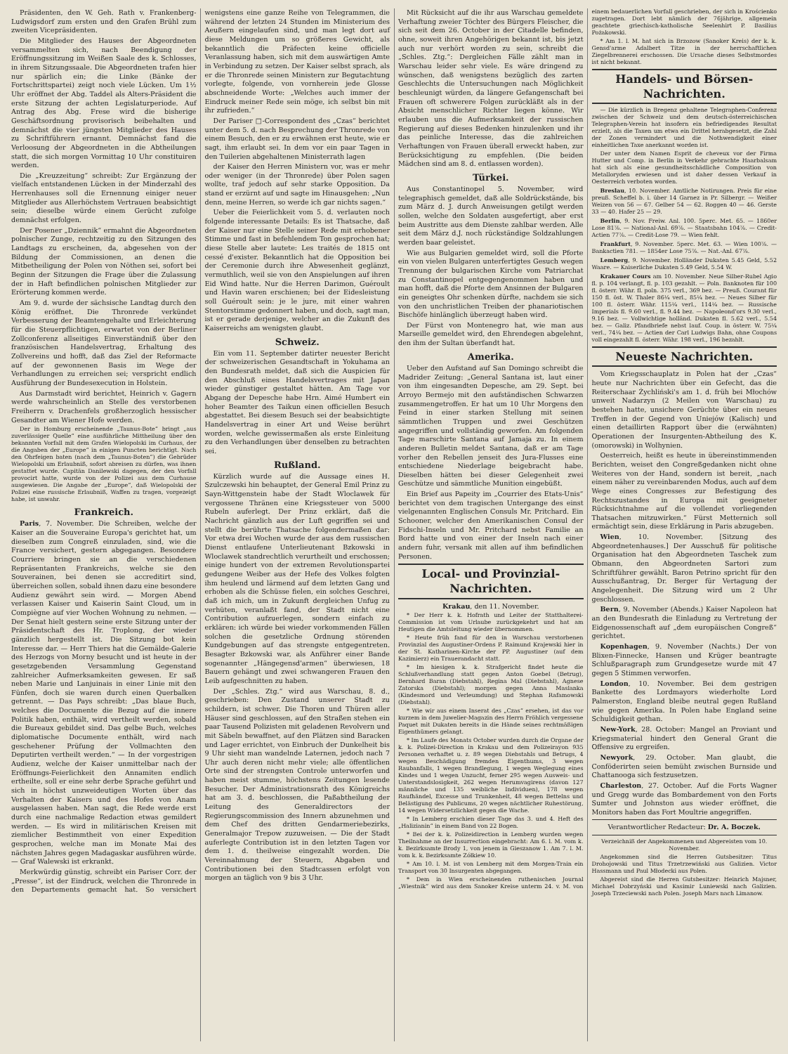Präsidenten, den W. Geh. Rath v. Frankenberg-Ludwigsdorf zum ersten und den Grafen Brühl zum zweiten Vicepräsidenten.
Die Mitglieder des Hauses der Abgeordneten versammelten sich, nach Beendigung der Eröffnungssitzung im Weißen Saale des k. Schlosses, in ihrem Sitzungssaale. Die Abgeordneten trafen hier nur spärlich ein; die Linke (Bänke der Fortschrittspartei) zeigt noch viele Lücken. Um 1½ Uhr eröffnet der Abg. Taddel als Alters-Präsident die erste Sitzung der achten Legislaturperiode. Auf Antrag des Abg. Frese wird die bisherige Geschäftsordnung provisorisch beibehalten und demnächst die vier jüngsten Mitglieder des Hauses zu Schriftführern ernannt. Demnächst fand die Verloosung der Abgeordneten in die Abtheilungen statt, die sich morgen Vormittag 10 Uhr constituiren werden.
Die „Kreuzzeitung“ schreibt: Zur Ergänzung der vielfach entstandenen Lücken in der Minderzahl des Herrenhauses soll die Ernennung einiger neuer Mitglieder aus Allerhöchstem Vertrauen beabsichtigt sein; dieselbe würde einem Gerücht zufolge demnächst erfolgen.
Der Posener „Dziennik“ ermahnt die Abgeordneten polnischer Zunge, rechtzeitig zu den Sitzungen des Landtags zu erscheinen, da, abgesehen von der Bildung der Commissionen, an denen die Mitbetheiligung der Polen von Nöthen sei, sofort bei Beginn der Sitzungen die Frage über die Zulassung der in Haft befindlichen polnischen Mitglieder zur Erörterung kommen werde.
Am 9. d. wurde der sächsische Landtag durch den König eröffnet. Die Thronrede verkündet Verbesserung der Beamtengehalte und Erleichterung für die Steuerpflichtigen, erwartet von der Berliner Zollconferenz allseitiges Einverständniß über den französischen Handelsvertrag, Erhaltung des Zollvereins und hofft, daß das Ziel der Reformacte auf der gewonnenen Basis im Wege der Verhandlungen zu erreichen sei; verspricht endlich Ausführung der Bundesexecution in Holstein.
Aus Darmstadt wird berichtet, Heinrich v. Gagern werde wahrscheinlich an Stelle des verstorbenen Freiherrn v. Drachenfels großherzoglich hessischer Gesandter am Wiener Hofe werden.
Der in Homburg erscheinende „Taunus-Bote“ bringt „aus zuverlässiger Quelle“ eine ausführliche Mittheilung über den bekannten Vorfall mit dem Grafen Wielopolski im Curhaus, der die Angaben der „Europe“ in einigen Puncten berichtigt. Nach den Ohrfeigen baten (nach dem „Taunus-Boten“) die Gebrüder Wielopolski um Erlaubniß, sofort abreisen zu dürfen, was ihnen gestattet wurde. Capitän Danilewski dagegen, der den Vorfall provocirt hatte, wurde von der Polizei aus dem Curhause ausgewiesen. Die Angabe der „Europe“, daß Wielopolski der Polizei eine russische Erlaubniß, Waffen zu tragen, vorgezeigt habe, ist unwahr.
Frankreich.
Paris, 7. November. Die Schreiben, welche der Kaiser an die Souveraine Europa's gerichtet hat, um dieselben zum Congreß einzuladen, sind, wie die France versichert, gestern abgegangen. Besondere Courriere bringen sie an die verschiedenen Repräsentanten Frankreichs, welche sie den Souverainen, bei denen sie accreditirt sind, überreichen sollen, sobald ihnen dazu eine besondere Audienz gewährt sein wird. — Morgen Abend verlassen Kaiser und Kaiserin Saint Cloud, um in Compiègne auf vier Wochen Wohnung zu nehmen. — Der Senat hielt gestern seine erste Sitzung unter der Präsidentschaft des Hr. Troplong, der wieder gänzlich hergestellt ist. Die Sitzung bot kein Interesse dar. — Herr Thiers hat die Gemälde-Galerie des Herzogs von Morny besucht und ist heute in der gesetzgebenden Versammlung Gegenstand zahlreicher Aufmerksamkeiten gewesen. Er saß neben Marie und Lanjuinais in einer Linie mit den Fünfen, doch sie waren durch einen Querbalken getrennt. — Das Pays schreibt: „Das blaue Buch, welches die Documente die Bezug auf die innere Politik haben, enthält, wird vertheilt werden, sobald die Bureaux gebildet sind. Das gelbe Buch, welches diplomatische Documente enthält, wird nach geschehener Prüfung der Vollmachten den Deputirten vertheilt werden.“ — In der vorgestrigen Audienz, welche der Kaiser unmittelbar nach der Eröffnungs-Feierlichkeit den Annamiten endlich ertheilte, soll er eine sehr derbe Sprache geführt und sich in höchst unzweideutigen Worten über das Verhalten der Kaisers und des Hofes von Anam ausgelassen haben. Man sagt, die Rede werde erst durch eine nachmalige Redaction etwas gemildert werden. — Es wird in militärischen Kreisen mit ziemlicher Bestimmtheit von einer Expedition gesprochen, welche man im Monate Mai des nächsten Jahres gegen Madagaskar ausführen würde. — Graf Walewski ist erkrankt.
Merkwürdig günstig, schreibt ein Pariser Corr. der „Presse“, ist der Eindruck, welchen die Thronrede in den Departements gemacht hat. So versichert wenigstens eine ganze Reihe von Telegrammen, die während der letzten 24 Stunden im Ministerium des Aeußern eingelaufen sind, und man legt dort auf diese Meldungen um so größeres Gewicht, als bekanntlich die Präfecten keine officielle Veranlassung haben, sich mit dem auswärtigen Amte in Verbindung zu setzen. Der Kaiser selbst sprach, als er die Thronrede seinen Ministern zur Begutachtung vorlegte, folgende, von vornherein jede Glosse abschneidende Worte: „Welches auch immer der Eindruck meiner Rede sein möge, ich selbst bin mit ihr zufrieden.“
Der Pariser □-Correspondent des „Czas“ berichtet unter dem 5. d. nach Besprechung der Thronrede von einem Besuch, den er zu erwähnen erst heute, wie er sagt, ihm erlaubt sei. In dem vor ein paar Tagen in den Tuilerien abgehaltenen Ministerrath lagen
der Kaiser den Herren Ministern vor, was er mehr oder weniger (in der Thronrede) über Polen sagen wollte, traf jedoch auf sehr starke Opposition. Da stand er erzürnt auf und sagte im Hinausgehen: „Nun denn, meine Herren, so werde ich gar nichts sagen.“
Ueber die Feierlichkeit vom 5. d. verlauten noch folgende interessante Details: Es ist Thatsache, daß der Kaiser nur eine Stelle seiner Rede mit erhobener Stimme und fast in befehlendem Ton gesprochen hat; diese Stelle aber lautete: Les traités de 1815 ont cessé d'exister. Bekanntlich hat die Opposition bei der Ceremonie durch ihre Abwesenheit geglänzt, vermuthlich, weil sie von den Anspielungen auf ihren Eid Wind hatte. Nur die Herren Darimon, Guéroult und Havin waren erschienen; bei der Eidesleistung soll Guéroult sein: je le jure, mit einer wahren Stentorstimme gedonnert haben, und doch, sagt man, ist er gerade derjenige, welcher an die Zukunft des Kaiserreichs am wenigsten glaubt.
Schweiz.
Ein vom 11. September datirter neuester Bericht der schweizerischen Gesandtschaft in Yokuhama an den Bundesrath meldet, daß sich die Auspicien für den Abschluß eines Handelsvertrages mit Japan wieder günstiger gestaltet hätten. Am Tage vor Abgang der Depesche habe Hrn. Aimé Humbert ein hoher Beamter des Taikun einen officiellen Besuch abgestattet. Bei diesem Besuch sei der beabsichtigte Handelsvertrag in einer Art und Weise berührt worden, welche gewissermaßen als erste Einleitung zu den Verhandlungen über denselben zu betrachten sei.
Rußland.
Kürzlich wurde auf die Aussage eines H. Szulczewski hin behauptet, der General Emil Prinz zu Sayn-Wittgenstein habe der Stadt Wloclawek für vergossene Thränen eine Kriegssteuer von 5000 Rubeln auferlegt. Der Prinz erklärt, daß die Nachricht gänzlich aus der Luft gegriffen sei und stellt die berührte Thatsache folgendermaßen dar: Vor etwa drei Wochen wurde der aus dem russischen Dienst entlaufene Unterlieutenant Bzkowski in Wloclawek standrechtlich verurtheilt und erschossen; einige hundert von der extremen Revolutionspartei gedungene Weiber aus der Hefe des Volkes folgten ihm heulend und lärmend auf dem letzten Gang und erhoben als die Schüsse fielen, ein solches Geschrei, daß ich mich, um in Zukunft dergleichen Unfug zu verhüten, veranlaßt fand, der Stadt nicht eine Contribution aufzuerlegen, sondern einfach zu erklären: ich würde bei wieder vorkommenden Fällen solchen die gesetzliche Ordnung störenden Kundgebungen auf das strengste entgegentreten. Besagter Bzkowski war, als Anführer einer Bande sogenannter „Hängegensd'armen“ überwiesen, 18 Bauern gehängt und zwei schwangeren Frauen den Leib aufgeschnitten zu haben.
Der „Schles. Ztg.“ wird aus Warschau, 8. d., geschrieben: Den Zustand unserer Stadt zu schildern, ist schwer. Die Thoren und Thüren aller Häuser sind geschlossen, auf den Straßen stehen ein paar Tausend Polizisten mit geladenen Revolvern und mit Säbeln bewaffnet, auf den Plätzen sind Baracken und Lager errichtet, von Einbruch der Dunkelheit bis 9 Uhr sieht man wandelnde Laternen, jedoch nach 7 Uhr auch deren nicht mehr viele; alle öffentlichen Orte sind der strengsten Controle unterworfen und haben meist stumme, höchstens Zeitungen lesende Besucher. Der Administrationsrath des Königreichs hat am 3. d. beschlossen, die Paßabtheilung der Leitung des Generaldirectors der Regierungscommission des Innern abzunehmen und dem Chef des dritten Gendarmeriebezirks, Generalmajor Trepow zuzuweisen. — Die der Stadt auferlegte Contribution ist in den letzten Tagen vor dem 1. d. theilweise eingezahlt worden. Die Vereinnahmung der Steuern, Abgaben und Contributionen bei den Stadtcassen erfolgt von morgen an täglich von 9 bis 3 Uhr.
Mit Rücksicht auf die ihr aus Warschau gemeldete Verhaftung zweier Töchter des Bürgers Fleischer, die sich seit dem 26. October in der Citadelle befinden, ohne, soweit ihren Angehörigen bekannt ist, bis jetzt auch nur verhört worden zu sein, schreibt die „Schles. Ztg.“: Dergleichen Fälle zählt man in Warschau leider sehr viele. Es wäre dringend zu wünschen, daß wenigstens bezüglich des zarten Geschlechts die Untersuchungen nach Möglichkeit beschleunigt würden, da längere Gefangenschaft bei Frauen oft schwerere Folgen zurückläßt als in der Absicht menschlicher Richter liegen könne. Wir erlauben uns die Aufmerksamkeit der russischen Regierung auf dieses Bedenken hinzulenken und ihr das peinliche Interesse, das die zahlreichen Verhaftungen von Frauen überall erweckt haben, zur Berücksichtigung zu empfehlen. (Die beiden Mädchen sind am 8. d. entlassen worden).
Türkei.
Aus Constantinopel 5. November, wird telegraphisch gemeldet, daß alle Soldrückstände, bis zum März d. J. durch Anweisungen getilgt werden sollen, welche den Soldaten ausgefertigt, aber erst beim Austritte aus dem Dienste zahlbar werden. Alle seit dem März d.J. noch rückständige Soldzahlungen werden baar geleistet.
Wie aus Bulgarien gemeldet wird, soll die Pforte ein von vielen Bulgaren unterfertigtes Gesuch wegen Trennung der bulgarischen Kirche vom Patriarchat zu Constantinopel entgegengenommen haben und man hofft, daß die Pforte dem Ansinnen der Bulgaren ein geneigtes Ohr schenken dürfte, nachdem sie sich von den unchristlichen Treiben der phanariotischen Bischöfe hinlänglich überzeugt haben wird.
Der Fürst von Montenegro hat, wie man aus Marseille gemeldet wird, den Ehrendegen abgelehnt, den ihm der Sultan überfandt hat.
Amerika.
Ueber den Aufstand auf San Domingo schreibt die Madrider Zeitung: „General Santana ist, laut einer von ihm eingesandten Depesche, am 29. Sept. bei Arroyo Bermejo mit den aufständischen Schwarzen zusammengetroffen. Er hat um 10 Uhr Morgens den Feind in einer starken Stellung mit seinen sämmtlichen Truppen und zwei Geschützen angegriffen und vollständig geworfen. Am folgenden Tage marschirte Santana auf Jamaja zu. In einem anderen Bulletin meldet Santana, daß er am Tage vorher den Rebellen jenseit des Jura-Flusses eine entschiedene Niederlage beigebracht habe. Dieselben hätten bei dieser Gelegenheit zwei Geschütze und sämmtliche Munition eingebüßt.
Ein Brief aus Papeity im „Courrier des Etats-Unis“ berichtet von dem tragischen Untergange des einst vielgenannten Englischen Consuls Mr. Pritchard. Ein Schooner, welcher den Amerikanischen Consul der Fidschi-Inseln und Mr. Pritchard nebst Familie an Bord hatte und von einer der Inseln nach einer andern fuhr, versank mit allen auf ihm befindlichen Personen.
Local- und Provinzial-Nachrichten.
Krakau, den 11. November.
* Der Herr k. k. Hofrath und Leiter der Statthalterei-Commission ist vom Urlaube zurückgekehrt und hat am Heutigen die Amtsleitung wieder übernommen.
* Heute früh fand für den in Warschau verstorbenen Provinzial des Augustiner-Ordens P. Raimund Krajewski hier in der St. Katharinen-Kirche der PP. Augustiner (auf dem Kazimierz) ein Trauerandacht statt.
* Im hiesigen k. k. Strafgericht findet heute die Schlußverhandlung statt gegen Anton Goebel (Betrug), Bernhard Baran (Diebstahl), Regina Mal (Diebstahl), Agnese Zatorska (Diebstahl); morgen gegen Anna Maslanka (Kindesmord und Verleumdung) und Stephan Rafamowski (Diebstahl).
* Wie wir aus einem Inserat des „Czas“ ersehen, ist das vor kurzem in dem Juwelier-Magazin des Herrn Fröhlich vergessene Paquet mit Dukaten bereits in die Hände seines rechtmäßigen Eigenthümers gelangt.
* Im Laufe des Monats October wurden durch die Organe der k. k. Polizei-Direction in Krakau und dem Polizeirayon 935 Personen verhaftet u. z. 89 wegen Diebstahls und Betrugs, 4 wegen Beschädigung fremden Eigenthums, 3 wegen Raubanfalls, 1 wegen Brandlegung, 1 wegen Weglegung eines Kindes und 1 wegen Unzucht, ferner 295 wegen Ausweis- und Unterstandslosigkeit, 262 wegen Herumvagirens (davon 127 männliche und 135 weibliche Individuen), 178 wegen Raufhändel, Excesse und Trunkenheit, 48 wegen Bettelns und Belästigung des Publicums, 20 wegen nächtlicher Ruhestörung, 14 wegen Widersetzlichkeit gegen die Wache.
* In Lemberg erschien dieser Tage das 3. und 4. Heft des „Halizianin“ in einem Band von 22 Bogen.
* Bei der k. k. Polizeidirection in Lemberg wurden wegen Theilnahme an der Insurrection eingebracht: Am 6. l. M. vom k. k. Bezirksamte Brody 1, von jenem in Gieszanow 1. Am 7. l. M. vom k. k. Bezirksamte Zółkiew 10.
* Am 10. l. M. ist von Lemberg mit dem Morgen-Train ein Transport von 30 Insurgenten abgegangen.
* Dem in Wien erscheinenden ruthenischen Journal „Wiestnik“ wird aus dem Sanoker Kreise unterm 24. v. M. von einem bedauerlichen Vorfall geschrieben, der sich in Krościenko zugetragen. Dort lebt nämlich der 76jährige, allgemein geachtete griechisch-katholische Seelenhirt P. Basilius Pożakowski.
* Am 1. l. M. hat sich in Brzozow (Sanoker Kreis) der k. k. Gensd'arme Adalbert Titze in der herrschaftlichen Ziegelbrennerei erschossen. Die Ursache dieses Selbstmordes ist nicht bekannt.
Handels- und Börsen-Nachrichten.
— Die kürzlich in Bregenz gehaltene Telegraphen-Conferenz zwischen der Schweiz und dem deutsch-österreichischen Telegraphen-Verein hat insofern ein befriedigendes Resultat erzielt, als die Taxen um etwa ein Drittel herabgesetzt, die Zahl der Zonen vermindert und die Nothwendigkeit einer einheitlichen Taxe anerkannt worden ist.
Der unter dem Namen Esprit de cheveux vor der Firma Hutter und Comp. in Berlin in Verkehr gebrachte Haarbalsam hat sich als eine gesundheitsschädliche Composition von Metalloryden erwiesen und ist daher dessen Verkauf in Oesterreich verboten worden.
Breslau, 10. November. Amtliche Notirungen. Preis für eine preuß. Scheffel b. i. über 14 Garnez in Pr. Silbergr. — Weißer Weizen von 56 — 67. Gelber 54 — 62. Roggen 40 — 46. Gerste 33 — 40. Hafer 25 — 29.
Berlin, 9. Nov. Freiw. Anl. 100. 5perc. Met. 65. — 1860er Lose 81⅞. — National-Anl. 69⅞. — Staatsbahn 104⅞. — Credit-Actien 77⅞. — Credit-Lose 79. — Wien fehlt.
Frankfurt, 9. November. 5perc. Met. 63. — Wien 100⅞. — Bankactien 781. — 1854er Lose 75⅞. — Nat.-Anl. 67⅞.
Lemberg, 9. November. Holländer Dukaten 5.45 Geld, 5.52 Waare. — Kaiserliche Dukaten 5.49 Geld, 5.54 W.
Krakauer Cours am 10. November. Neue Silber-Rubel Agio fl. p. 104 verlangt, fl. p. 103 gezahlt. — Poln. Banknoten für 100 fl. österr. Währ. fl. poln. 375 verl., 369 bez. — Preuß. Courant für 150 fl. öst. W. Thaler 86¼ verl., 85¼ bez. — Neues Silber für 100 fl. österr. Währ. 115¼ verl., 114¼ bez. — Russische Imperials fl. 9.60 verl., fl. 9.44 bez. — Napoleond'ors 9.30 verl., 9.16 bez. — Vollwichtige holländ. Dukaten fl. 5.62 verl., 5.54 bez. — Galiz. Pfandbriefe nebst lauf. Coup. in österr. W. 75¼ verl., 74¼ bez. — Actien der Carl Ludwigs Bahn, ohne Coupons voll eingezahlt fl. österr. Währ. 198 verl., 196 bezahlt.
Neueste Nachrichten.
Vom Kriegsschauplatz in Polen hat der „Czas“ heute nur Nachrichten über ein Gefecht, das die Reiterschaar Żychliński's am 1. d. früh bei Młochów unweit Nadarzyn (2 Meilen von Warschau) zu bestehen hatte, unsichere Gerüchte über ein neues Treffen in der Gegend von Uniejów (Kalisch) und einen detaillirten Rapport über die (erwähnten) Operationen der Insurgenten-Abtheilung des K.(omorowski) in Wolhynien.
Oesterreich, heißt es heute in übereinstimmenden Berichten, weiset den Congreßgedanken nicht ohne Weiteres von der Hand, sondern ist bereit, „nach einem näher zu vereinbarenden Modus, auch auf dem Wege eines Congresses zur Befestigung des Rechtszustandes in Europa mit geeigneter Rücksichtnahme auf die vollendet vorliegenden Thatsachen mitzuwirken.“ Fürst Metternich soll ermächtigt sein, diese Erklärung in Paris abzugeben.
Wien, 10. November. [Sitzung des Abgeordnetenhauses.] Der Ausschuß für politische Organisation hat den Abgeordneten Taschek zum Obmann, den Abgeordneten Sartori zum Schriftführer gewählt. Baron Petrino spricht für den Ausschußantrag, Dr. Berger für Vertagung der Angelegenheit. Die Sitzung wird um 2 Uhr geschlossen.
Bern, 9. November (Abends.) Kaiser Napoleon hat an den Bundesrath die Einladung zu Vertretung der Eidgenossenschaft auf „dem europäischen Congreß“ gerichtet.
Kopenhagen, 9. November (Nachts.) Der von Blixen-Finnecke, Hansen und Krüger beantragte Schlußparagraph zum Grundgesetze wurde mit 47 gegen 5 Stimmen verworfen.
London, 10. November. Bei dem gestrigen Bankette des Lordmayors wiederholte Lord Palmerston, England bleibe neutral gegen Rußland wie gegen Amerika. In Polen habe England seine Schuldigkeit gethan.
New-York, 28. October: Mangel an Proviant und Kriegsmaterial hindert den General Grant die Offensive zu ergreifen.
Newyork, 29. October. Man glaubt, die Conföderirten seien bemüht zwischen Burnside und Chattanooga sich festzusetzen.
Charleston, 27. October. Auf die Forts Wagner und Gregg wurde das Bombardement von den Forts Sumter und Johnston aus wieder eröffnet, die Monitors haben das Fort Moultrie angegriffen.
Verantwortlicher Redacteur: Dr. A. Boczek.
Verzeichniß der Angekommenen und Abgereisten vom 10. November.
Angekommen sind die Herren Gutsbesitzer: Titus Drohojowski und Titus Trzetrzewiński aus Galizien. Victor Hassmann und Paul Młodecki aus Polen.
Abgereist sind die Herren Gutsbesitzer: Heinrich Majsner, Michael Dobrzyński und Kasimir Luniewski nach Galizien. Joseph Trzeciewski nach Polen. Joseph Mars nach Limanow.